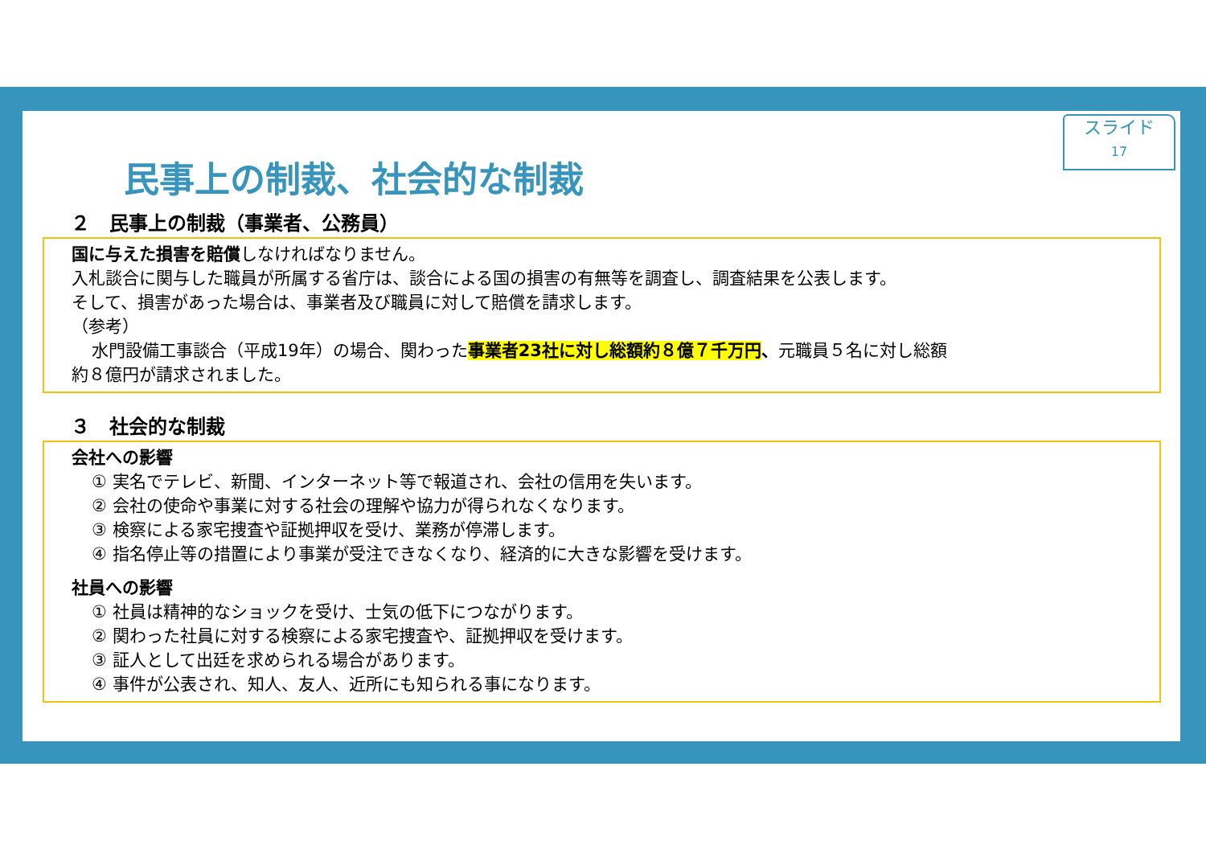スライド
17
民事上の制裁、社会的な制裁
２　民事上の制裁（事業者、公務員）
国に与えた損害を賠償しなければなりません。
入札談合に関与した職員が所属する省庁は、談合による国の損害の有無等を調査し、調査結果を公表します。
そして、損害があった場合は、事業者及び職員に対して賠償を請求します。
（参考）
水門設備工事談合（平成19年）の場合、関わった事業者23社に対し総額約８億７千万円、元職員５名に対し総額
約８億円が請求されました。
３　社会的な制裁
会社への影響
① 実名でテレビ、新聞、インターネット等で報道され、会社の信用を失います。
② 会社の使命や事業に対する社会の理解や協力が得られなくなります。
③ 検察による家宅捜査や証拠押収を受け、業務が停滞します。
④ 指名停止等の措置により事業が受注できなくなり、経済的に大きな影響を受けます。
社員への影響
① 社員は精神的なショックを受け、士気の低下につながります。
② 関わった社員に対する検察による家宅捜査や、証拠押収を受けます。
③ 証人として出廷を求められる場合があります。
④ 事件が公表され、知人、友人、近所にも知られる事になります。